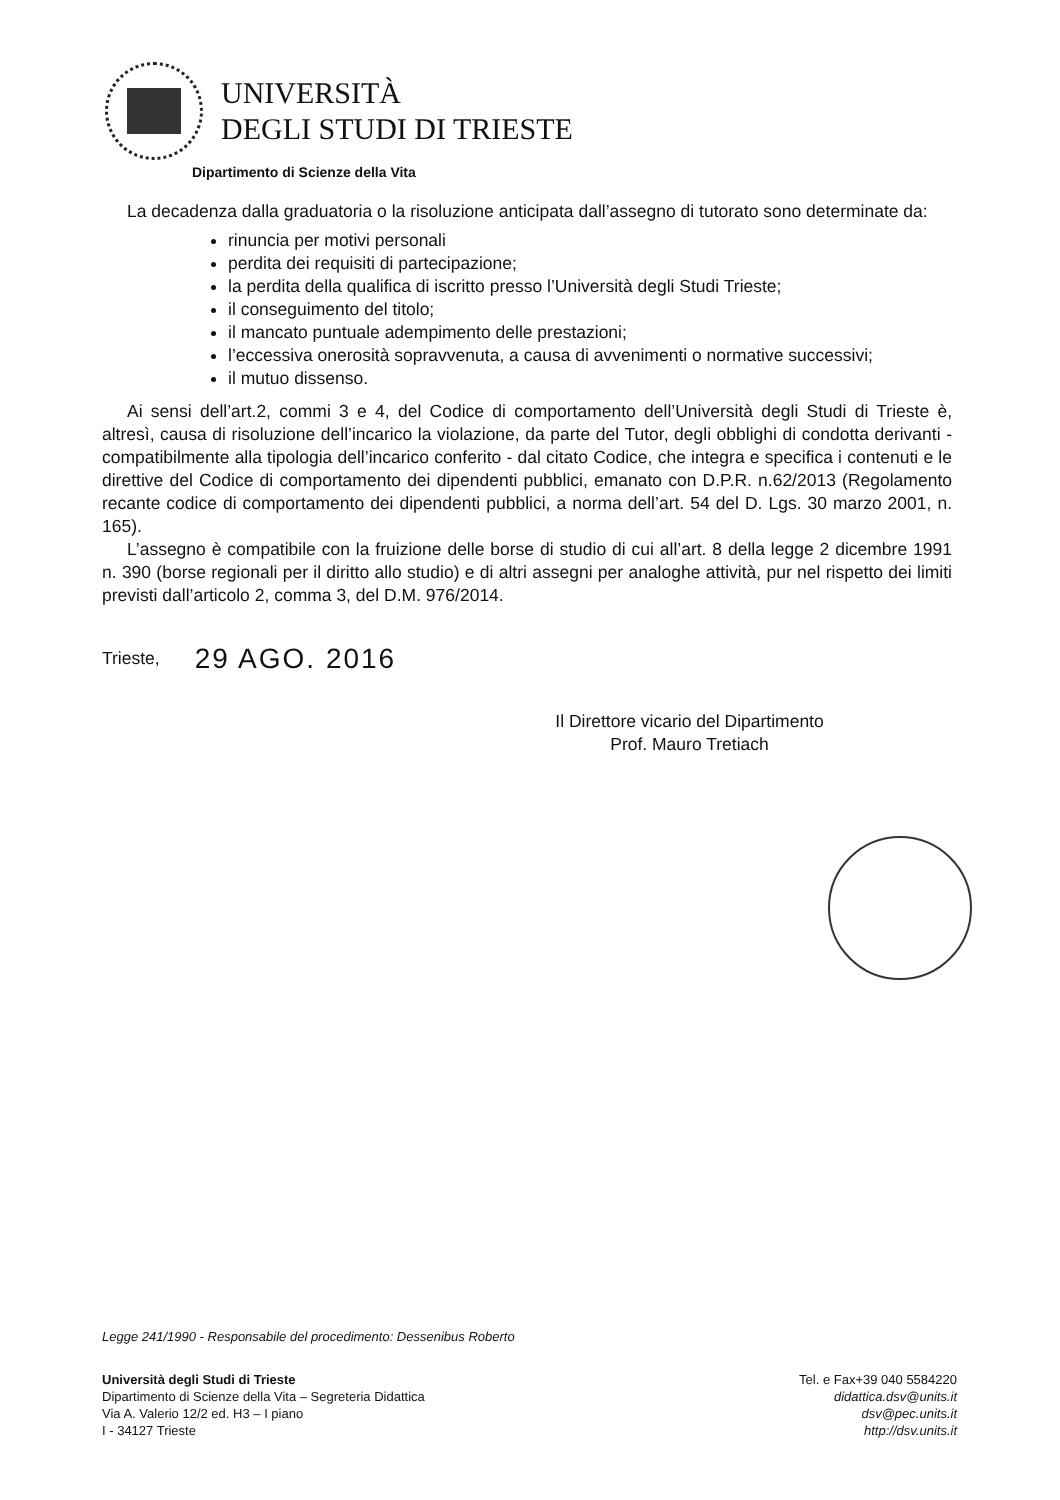UNIVERSITÀ
DEGLI STUDI DI TRIESTE
Dipartimento di Scienze della Vita
La decadenza dalla graduatoria o la risoluzione anticipata dall’assegno di tutorato sono determinate da:
rinuncia per motivi personali
perdita dei requisiti di partecipazione;
la perdita della qualifica di iscritto presso l’Università degli Studi Trieste;
il conseguimento del titolo;
il mancato puntuale adempimento delle prestazioni;
l’eccessiva onerosità sopravvenuta, a causa di avvenimenti o normative successivi;
il mutuo dissenso.
Ai sensi dell’art.2, commi 3 e 4, del Codice di comportamento dell’Università degli Studi di Trieste è, altresì, causa di risoluzione dell’incarico la violazione, da parte del Tutor, degli obblighi di condotta derivanti - compatibilmente alla tipologia dell’incarico conferito - dal citato Codice, che integra e specifica i contenuti e le direttive del Codice di comportamento dei dipendenti pubblici, emanato con D.P.R. n.62/2013 (Regolamento recante codice di comportamento dei dipendenti pubblici, a norma dell’art. 54 del D. Lgs. 30 marzo 2001, n. 165).
L’assegno è compatibile con la fruizione delle borse di studio di cui all’art. 8 della legge 2 dicembre 1991 n. 390 (borse regionali per il diritto allo studio) e di altri assegni per analoghe attività, pur nel rispetto dei limiti previsti dall’articolo 2, comma 3, del D.M. 976/2014.
Trieste, 29 AGO. 2016
Il Direttore vicario del Dipartimento
Prof. Mauro Tretiach
Legge 241/1990 - Responsabile del procedimento: Dessenibus Roberto
Università degli Studi di Trieste
Dipartimento di Scienze della Vita – Segreteria Didattica
Via A. Valerio 12/2 ed. H3 – I piano
I - 34127 Trieste
Tel. e Fax+39 040 5584220
didattica.dsv@units.it
dsv@pec.units.it
http://dsv.units.it